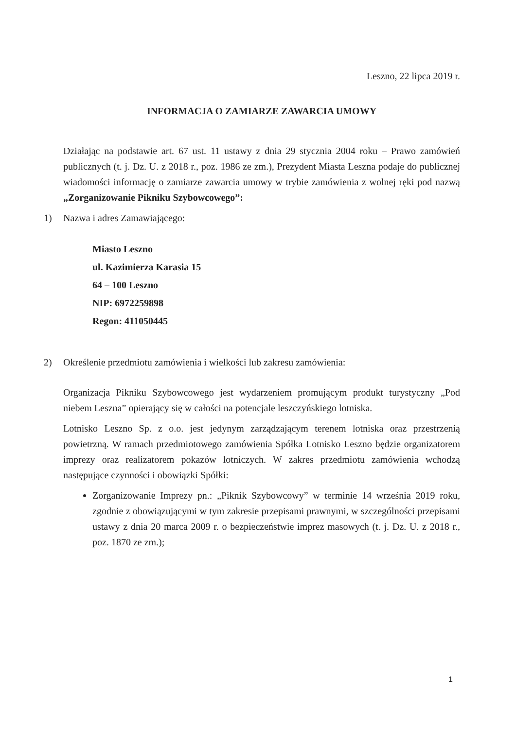Leszno, 22 lipca 2019 r.
INFORMACJA O ZAMIARZE ZAWARCIA UMOWY
Działając na podstawie art. 67 ust. 11 ustawy z dnia 29 stycznia 2004 roku – Prawo zamówień publicznych (t. j. Dz. U. z 2018 r., poz. 1986 ze zm.), Prezydent Miasta Leszna podaje do publicznej wiadomości informację o zamiarze zawarcia umowy w trybie zamówienia z wolnej ręki pod nazwą „Zorganizowanie Pikniku Szybowcowego”:
1) Nazwa i adres Zamawiającego:
Miasto Leszno
ul. Kazimierza Karasia 15
64 – 100 Leszno
NIP: 6972259898
Regon: 411050445
2) Określenie przedmiotu zamówienia i wielkości lub zakresu zamówienia:
Organizacja Pikniku Szybowcowego jest wydarzeniem promującym produkt turystyczny „Pod niebem Leszna” opierający się w całości na potencjale leszczyńskiego lotniska.
Lotnisko Leszno Sp. z o.o. jest jedynym zarządzającym terenem lotniska oraz przestrzenią powietrzną. W ramach przedmiotowego zamówienia Spółka Lotnisko Leszno będzie organizatorem imprezy oraz realizatorem pokazów lotniczych. W zakres przedmiotu zamówienia wchodzą następujące czynności i obowiązki Spółki:
Zorganizowanie Imprezy pn.: „Piknik Szybowcowy” w terminie 14 września 2019 roku, zgodnie z obowiązującymi w tym zakresie przepisami prawnymi, w szczególności przepisami ustawy z dnia 20 marca 2009 r. o bezpieczeństwie imprez masowych (t. j. Dz. U. z 2018 r., poz. 1870 ze zm.);
1